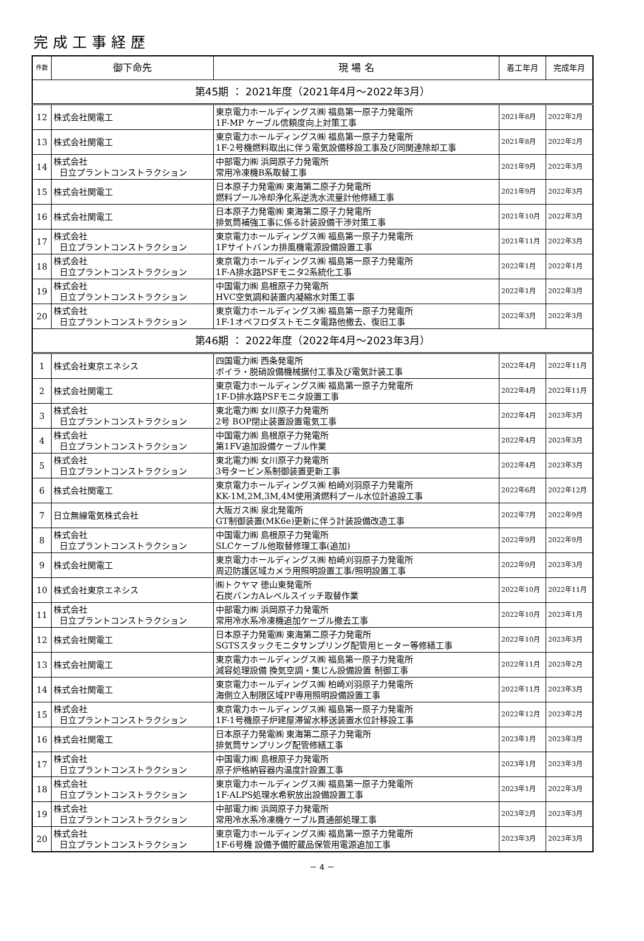完成工事経歴
| 件数 | 御下命先 | 現 場 名 | 着工年月 | 完成年月 |
| --- | --- | --- | --- | --- |
| 第45期 ： 2021年度（2021年4月～2022年3月） | | | | |
| 12 | 株式会社関電工 | 東京電力ホールディングス㈱ 福島第一原子力発電所 1F-MP ケーブル信頼度向上対策工事 | 2021年8月 | 2022年2月 |
| 13 | 株式会社関電工 | 東京電力ホールディングス㈱ 福島第一原子力発電所 1F-2号機燃料取出に伴う電気設備移設工事及び同関連除却工事 | 2021年8月 | 2022年2月 |
| 14 | 株式会社 日立プラントコンストラクション | 中部電力㈱ 浜岡原子力発電所 常用冷凍機B系取替工事 | 2021年9月 | 2022年3月 |
| 15 | 株式会社関電工 | 日本原子力発電㈱ 東海第二原子力発電所 燃料プール冷却浄化系逆洗水流量計他修繕工事 | 2021年9月 | 2022年3月 |
| 16 | 株式会社関電工 | 日本原子力発電㈱ 東海第二原子力発電所 排気筒補強工事に係る計装設備干渉対策工事 | 2021年10月 | 2022年3月 |
| 17 | 株式会社 日立プラントコンストラクション | 東京電力ホールディングス㈱ 福島第一原子力発電所 1Fサイトバンカ排風機電源設備設置工事 | 2021年11月 | 2022年3月 |
| 18 | 株式会社 日立プラントコンストラクション | 東京電力ホールディングス㈱ 福島第一原子力発電所 1F-A排水路PSFモニタ2系統化工事 | 2022年1月 | 2022年1月 |
| 19 | 株式会社 日立プラントコンストラクション | 中国電力㈱ 島根原子力発電所 HVC空気調和装置内凝縮水対策工事 | 2022年1月 | 2022年3月 |
| 20 | 株式会社 日立プラントコンストラクション | 東京電力ホールディングス㈱ 福島第一原子力発電所 1F-1オペフロダストモニタ電路他撤去、復旧工事 | 2022年3月 | 2022年3月 |
| 第46期 ： 2022年度（2022年4月～2023年3月） | | | | |
| 1 | 株式会社東京エネシス | 四国電力㈱ 西条発電所 ボイラ・脱硝設備機械据付工事及び電気計装工事 | 2022年4月 | 2022年11月 |
| 2 | 株式会社関電工 | 東京電力ホールディングス㈱ 福島第一原子力発電所 1F-D排水路PSFモニタ設置工事 | 2022年4月 | 2022年11月 |
| 3 | 株式会社 日立プラントコンストラクション | 東北電力㈱ 女川原子力発電所 2号 BOP閉止装置設置電気工事 | 2022年4月 | 2023年3月 |
| 4 | 株式会社 日立プラントコンストラクション | 中国電力㈱ 島根原子力発電所 第1FV追加設備ケーブル作業 | 2022年4月 | 2023年3月 |
| 5 | 株式会社 日立プラントコンストラクション | 東北電力㈱ 女川原子力発電所 3号タービン系制御装置更新工事 | 2022年4月 | 2023年3月 |
| 6 | 株式会社関電工 | 東京電力ホールディングス㈱ 柏崎刈羽原子力発電所 KK-1M,2M,3M,4M使用済燃料プール水位計追設工事 | 2022年6月 | 2022年12月 |
| 7 | 日立無線電気株式会社 | 大阪ガス㈱ 泉北発電所 GT制御装置(MK6e)更新に伴う計装設備改造工事 | 2022年7月 | 2022年9月 |
| 8 | 株式会社 日立プラントコンストラクション | 中国電力㈱ 島根原子力発電所 SLCケーブル他取替修理工事(追加) | 2022年9月 | 2022年9月 |
| 9 | 株式会社関電工 | 東京電力ホールディングス㈱ 柏崎刈羽原子力発電所 周辺防護区域カメラ用照明設置工事/照明設置工事 | 2022年9月 | 2023年3月 |
| 10 | 株式会社東京エネシス | ㈱トクヤマ 徳山東発電所 石炭バンカAレベルスイッチ取替作業 | 2022年10月 | 2022年11月 |
| 11 | 株式会社 日立プラントコンストラクション | 中部電力㈱ 浜岡原子力発電所 常用冷水系冷凍機追加ケーブル撤去工事 | 2022年10月 | 2023年1月 |
| 12 | 株式会社関電工 | 日本原子力発電㈱ 東海第二原子力発電所 SGTSスタックモニタサンプリング配管用ヒーター等修繕工事 | 2022年10月 | 2023年3月 |
| 13 | 株式会社関電工 | 東京電力ホールディングス㈱ 福島第一原子力発電所 減容処理設備 換気空調・集じん設備設置 制御工事 | 2022年11月 | 2023年2月 |
| 14 | 株式会社関電工 | 東京電力ホールディングス㈱ 柏崎刈羽原子力発電所 海側立入制限区域PP専用照明設備設置工事 | 2022年11月 | 2023年3月 |
| 15 | 株式会社 日立プラントコンストラクション | 東京電力ホールディングス㈱ 福島第一原子力発電所 1F-1号機原子炉建屋滞留水移送装置水位計移設工事 | 2022年12月 | 2023年2月 |
| 16 | 株式会社関電工 | 日本原子力発電㈱ 東海第二原子力発電所 排気筒サンプリング配管修繕工事 | 2023年1月 | 2023年3月 |
| 17 | 株式会社 日立プラントコンストラクション | 中国電力㈱ 島根原子力発電所 原子炉格納容器内温度計設置工事 | 2023年1月 | 2023年3月 |
| 18 | 株式会社 日立プラントコンストラクション | 東京電力ホールディングス㈱ 福島第一原子力発電所 1F-ALPS処理水希釈放出設備設置工事 | 2023年1月 | 2022年3月 |
| 19 | 株式会社 日立プラントコンストラクション | 中部電力㈱ 浜岡原子力発電所 常用冷水系冷凍機ケーブル貫通部処理工事 | 2023年2月 | 2023年3月 |
| 20 | 株式会社 日立プラントコンストラクション | 東京電力ホールディングス㈱ 福島第一原子力発電所 1F-6号機 設備予備貯蔵品保管用電源追加工事 | 2023年3月 | 2023年3月 |
－ 4 －